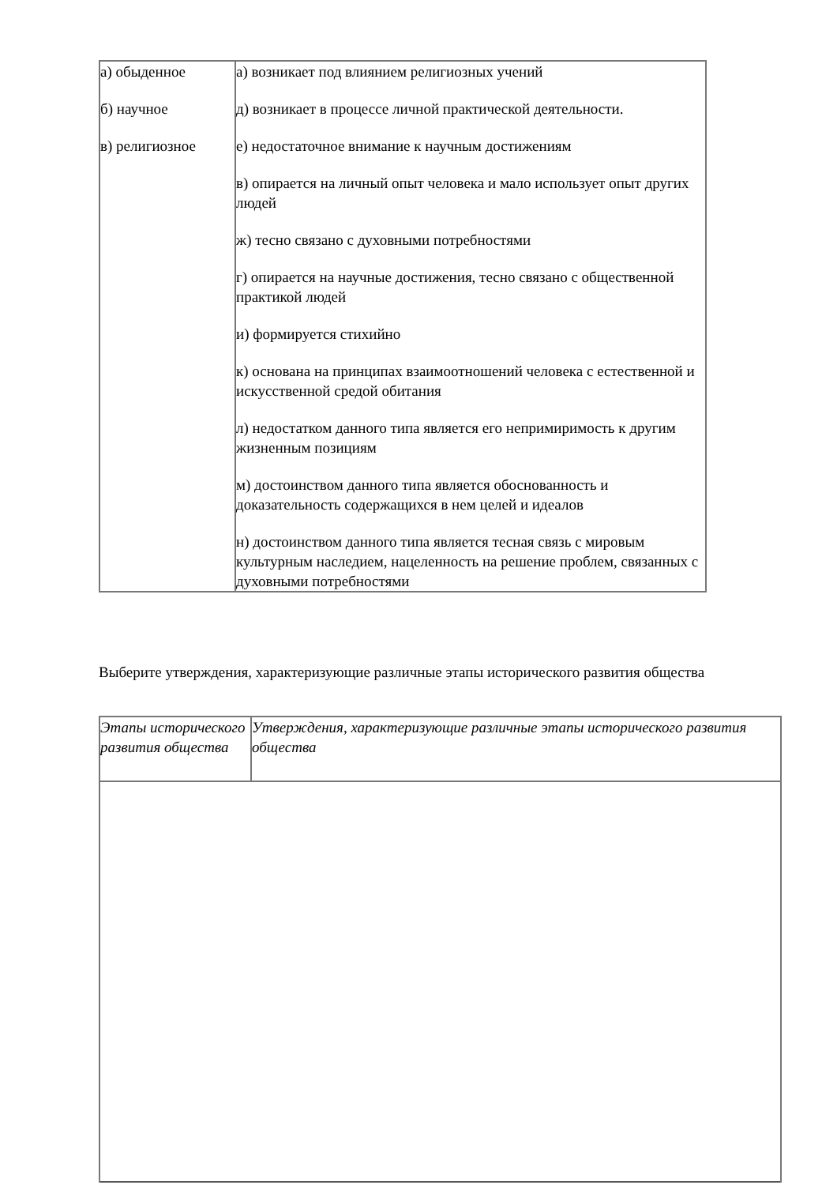| а) обыденное б) научное в) религиозное | а) возникает под влиянием религиозных учений д) возникает в процессе личной практической деятельности. е) недостаточное внимание к научным достижениям в) опирается на личный опыт человека и мало использует опыт других людей ж) тесно связано с духовными потребностями г) опирается на научные достижения, тесно связано с общественной практикой людей и) формируется стихийно к) основана на принципах взаимоотношений человека с естественной и искусственной средой обитания л) недостатком данного типа является его непримиримость к другим жизненным позициям м) достоинством данного типа является обоснованность и доказательность содержащихся в нем целей и идеалов н) достоинством данного типа является тесная связь с мировым культурным наследием, нацеленность на решение проблем, связанных с духовными потребностями |
Выберите утверждения, характеризующие различные этапы исторического развития общества
| Этапы исторического развития общества | Утверждения, характеризующие различные этапы исторического развития общества |